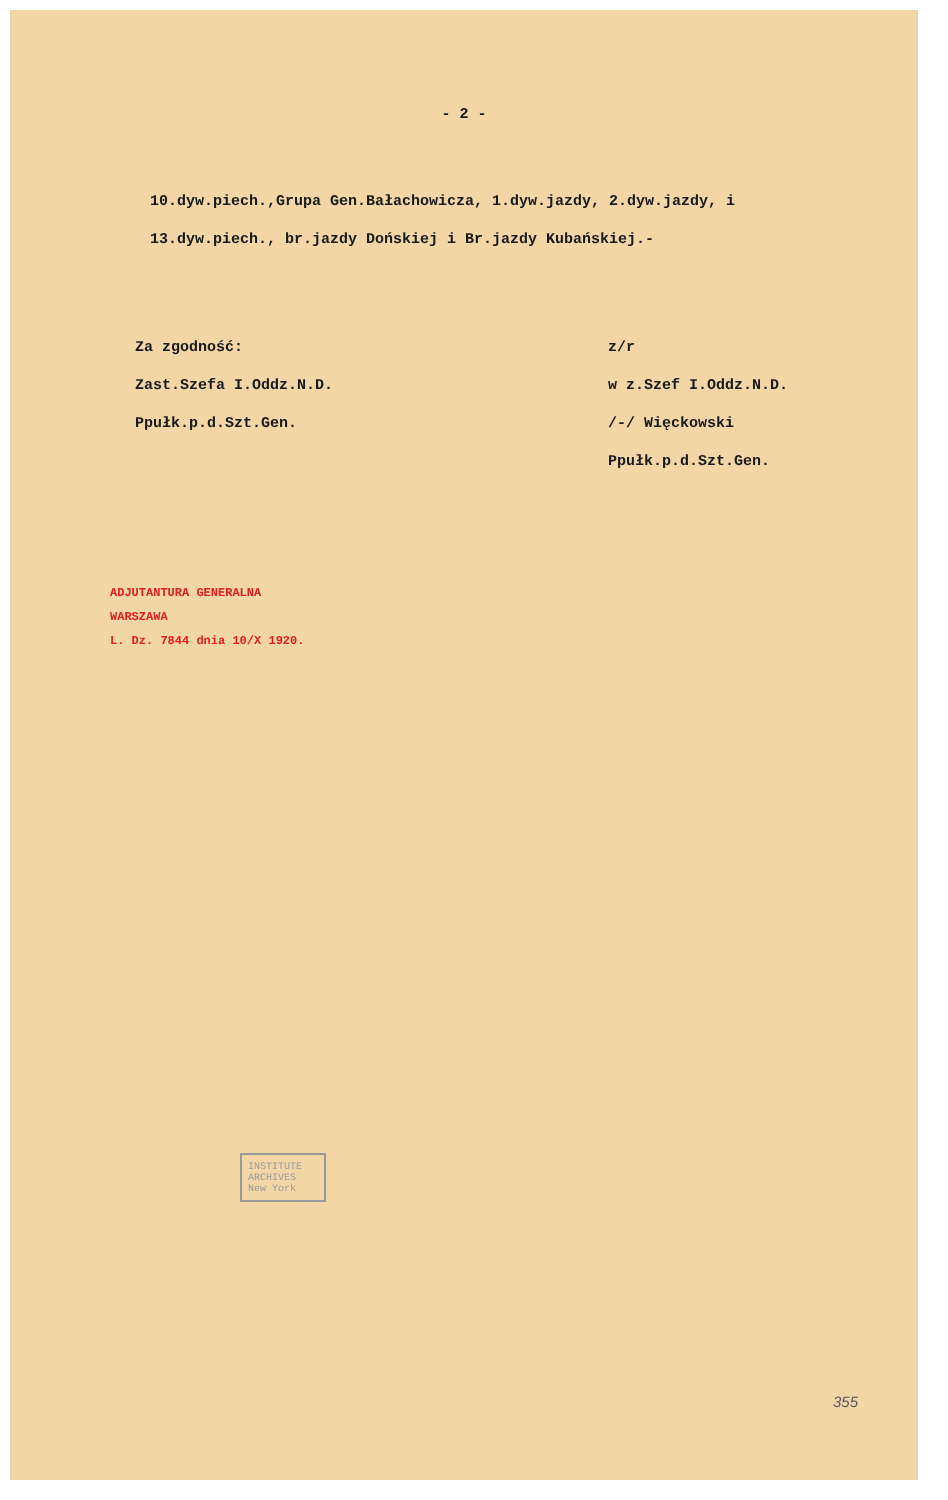- 2 -
10.dyw.piech.,Grupa Gen.Bałachowicza, 1.dyw.jazdy, 2.dyw.jazdy, i 13.dyw.piech., br.jazdy Dońskiej i Br.jazdy Kubańskiej.-
Za zgodność:
Zast.Szefa I.Oddz.N.D.
Ppułk.p.d.Szt.Gen.
z/r
w z.Szef I.Oddz.N.D.
/-/ Więckowski
Ppułk.p.d.Szt.Gen.
ADJUTANTURA GENERALNA
WARSZAWA
L. Dz. 7844 dnia 10/X 1920.
INSTITUTE ARCHIVES New York
355